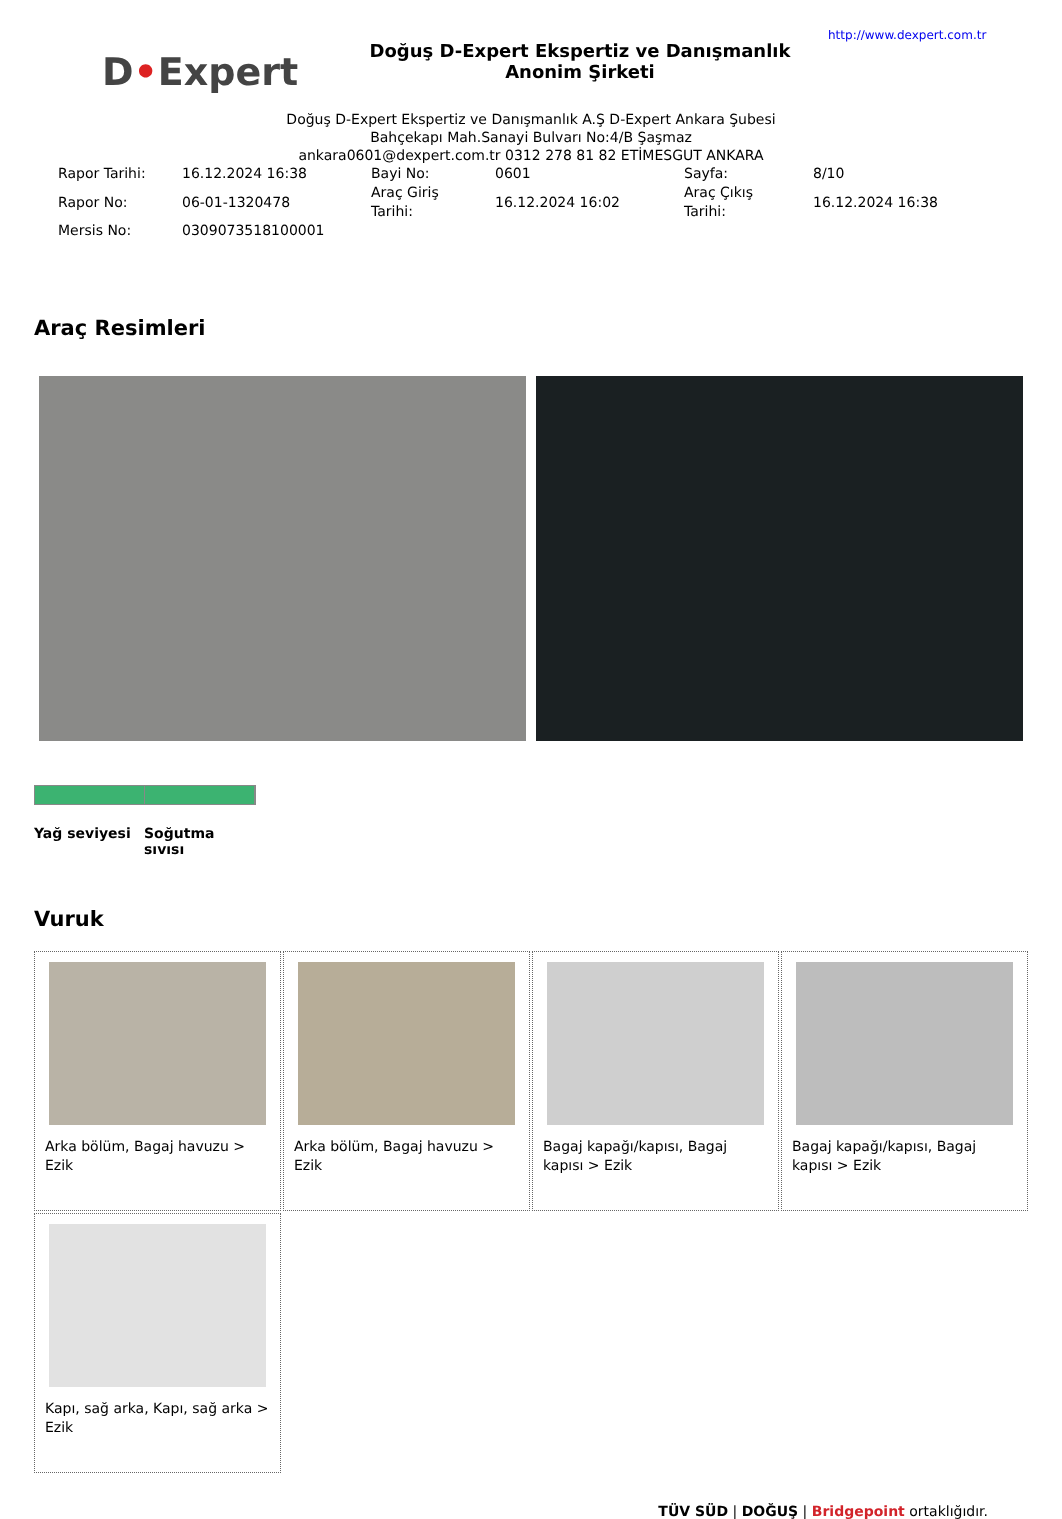D•Expert
Doğuş D-Expert Ekspertiz ve Danışmanlık Anonim Şirketi
http://www.dexpert.com.tr
Doğuş D-Expert Ekspertiz ve Danışmanlık A.Ş D-Expert Ankara Şubesi
Bahçekapı Mah.Sanayi Bulvarı No:4/B Şaşmaz
ankara0601@dexpert.com.tr 0312 278 81 82 ETİMESGUT ANKARA
| Rapor Tarihi: | 16.12.2024 16:38 | Bayi No: | 0601 | Sayfa: | 8/10 |
| Rapor No: | 06-01-1320478 | Araç Giriş Tarihi: | 16.12.2024 16:02 | Araç Çıkış Tarihi: | 16.12.2024 16:38 |
| Mersis No: | 0309073518100001 | | | | |
Araç Resimleri
Yağ seviyesi
Soğutma sıvısı
Vuruk
Arka bölüm, Bagaj havuzu > Ezik
Arka bölüm, Bagaj havuzu > Ezik
Bagaj kapağı/kapısı, Bagaj kapısı > Ezik
Bagaj kapağı/kapısı, Bagaj kapısı > Ezik
Kapı, sağ arka, Kapı, sağ arka > Ezik
TÜV SÜD | DOĞUŞ | Bridgepoint ortaklığıdır.